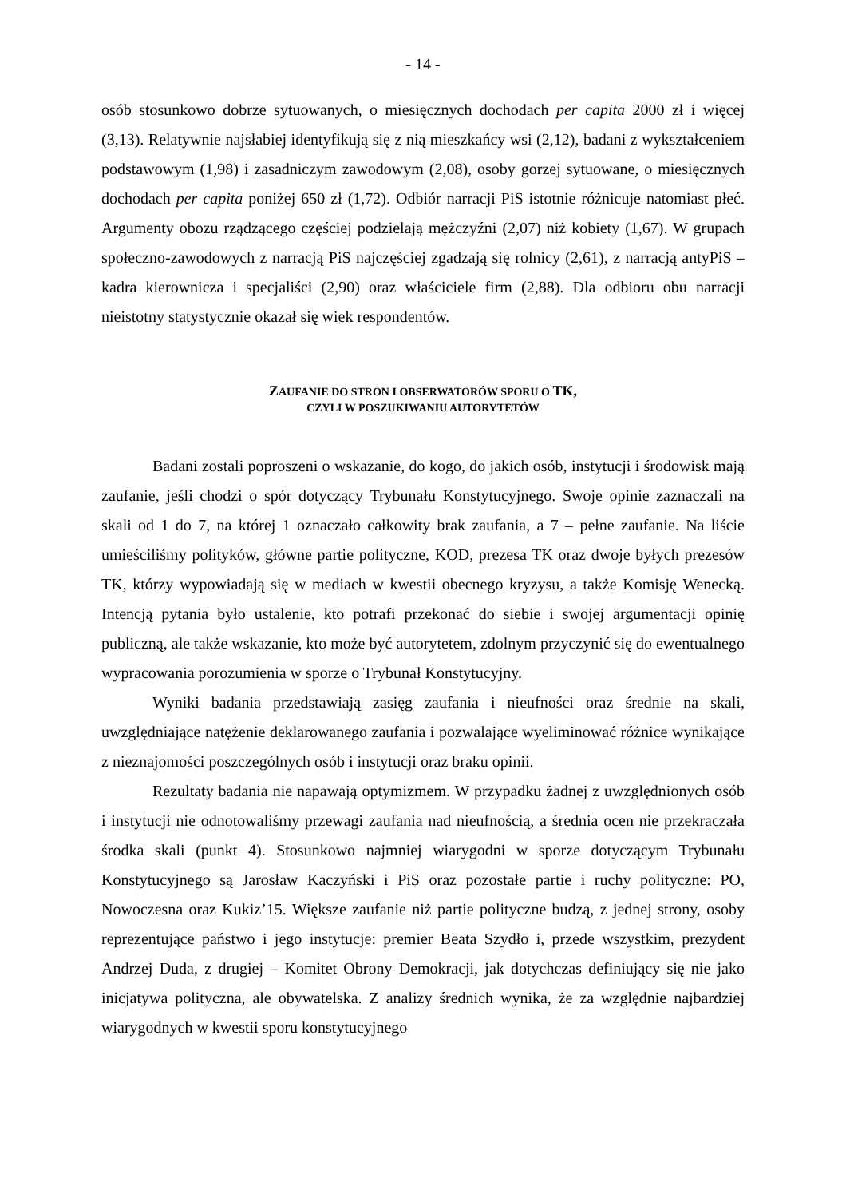- 14 -
osób stosunkowo dobrze sytuowanych, o miesięcznych dochodach per capita 2000 zł i więcej (3,13). Relatywnie najsłabiej identyfikują się z nią mieszkańcy wsi (2,12), badani z wykształceniem podstawowym (1,98) i zasadniczym zawodowym (2,08), osoby gorzej sytuowane, o miesięcznych dochodach per capita poniżej 650 zł (1,72). Odbiór narracji PiS istotnie różnicuje natomiast płeć. Argumenty obozu rządzącego częściej podzielają mężczyźni (2,07) niż kobiety (1,67). W grupach społeczno-zawodowych z narracją PiS najczęściej zgadzają się rolnicy (2,61), z narracją antyPiS – kadra kierownicza i specjaliści (2,90) oraz właściciele firm (2,88). Dla odbioru obu narracji nieistotny statystycznie okazał się wiek respondentów.
ZAUFANIE DO STRON I OBSERWATORÓW SPORU O TK,
CZYLI W POSZUKIWANIU AUTORYTETÓW
Badani zostali poproszeni o wskazanie, do kogo, do jakich osób, instytucji i środowisk mają zaufanie, jeśli chodzi o spór dotyczący Trybunału Konstytucyjnego. Swoje opinie zaznaczali na skali od 1 do 7, na której 1 oznaczało całkowity brak zaufania, a 7 – pełne zaufanie. Na liście umieściliśmy polityków, główne partie polityczne, KOD, prezesa TK oraz dwoje byłych prezesów TK, którzy wypowiadają się w mediach w kwestii obecnego kryzysu, a także Komisję Wenecką. Intencją pytania było ustalenie, kto potrafi przekonać do siebie i swojej argumentacji opinię publiczną, ale także wskazanie, kto może być autorytetem, zdolnym przyczynić się do ewentualnego wypracowania porozumienia w sporze o Trybunał Konstytucyjny.
Wyniki badania przedstawiają zasięg zaufania i nieufności oraz średnie na skali, uwzględniające natężenie deklarowanego zaufania i pozwalające wyeliminować różnice wynikające z nieznajomości poszczególnych osób i instytucji oraz braku opinii.
Rezultaty badania nie napawają optymizmem. W przypadku żadnej z uwzględnionych osób i instytucji nie odnotowaliśmy przewagi zaufania nad nieufnością, a średnia ocen nie przekraczała środka skali (punkt 4). Stosunkowo najmniej wiarygodni w sporze dotyczącym Trybunału Konstytucyjnego są Jarosław Kaczyński i PiS oraz pozostałe partie i ruchy polityczne: PO, Nowoczesna oraz Kukiz’15. Większe zaufanie niż partie polityczne budzą, z jednej strony, osoby reprezentujące państwo i jego instytucje: premier Beata Szydło i, przede wszystkim, prezydent Andrzej Duda, z drugiej – Komitet Obrony Demokracji, jak dotychczas definiujący się nie jako inicjatywa polityczna, ale obywatelska. Z analizy średnich wynika, że za względnie najbardziej wiarygodnych w kwestii sporu konstytucyjnego